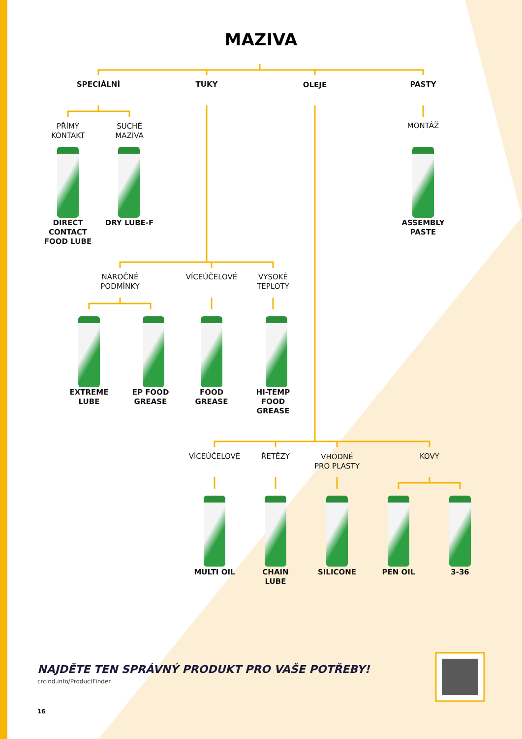MAZIVA
SPECIÁLNÍ TUKY OLEJE PASTY
PŘÍMÝ
KONTAKT
SUCHÉ
MAZIVA
MONTÁŽ
DIRECT
CONTACT
FOOD LUBE
DRY LUBE-F
ASSEMBLY
PASTE
NÁROČNÉ
PODMÍNKY
VÍCEÚČELOVÉ
VYSOKÉ
TEPLOTY
EXTREME
LUBE
EP FOOD
GREASE
FOOD
GREASE
HI-TEMP
FOOD
GREASE
VÍCEÚČELOVÉ ŘETĚZY
VHODNÉ
PRO PLASTY
KOVY
MULTI OIL
CHAIN
LUBE
SILICONE PEN OIL 3-36
NAJDĚTE TEN SPRÁVNÝ PRODUKT PRO VAŠE POTŘEBY!
crcind.info/ProductFinder
16